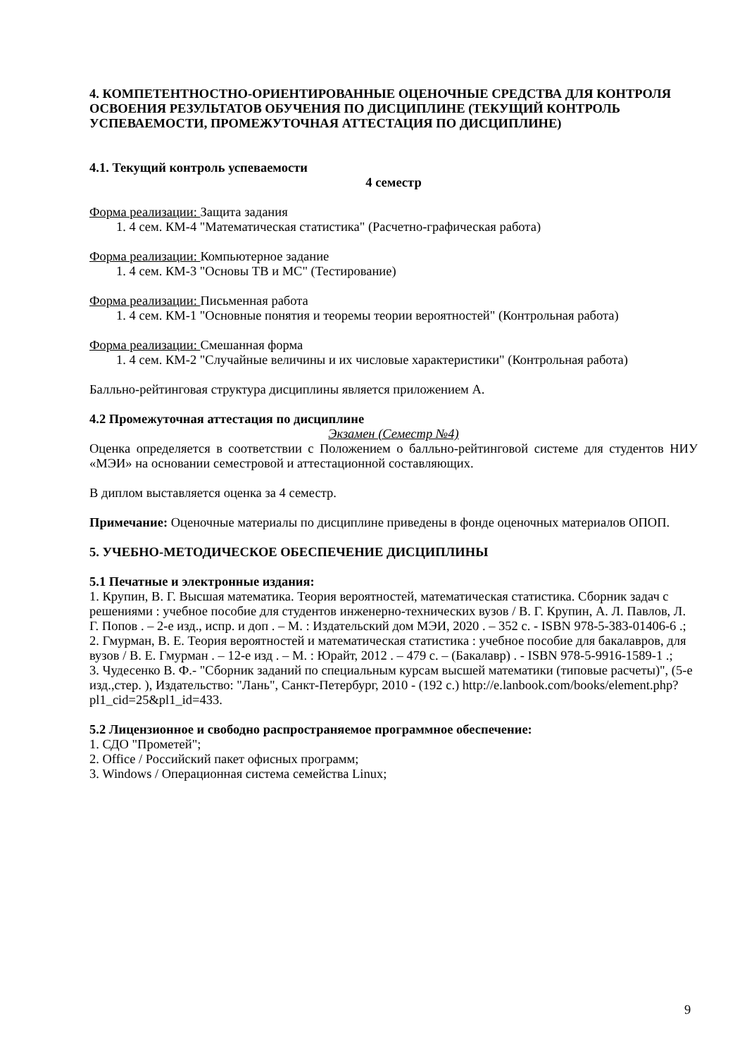4. КОМПЕТЕНТНОСТНО-ОРИЕНТИРОВАННЫЕ ОЦЕНОЧНЫЕ СРЕДСТВА ДЛЯ КОНТРОЛЯ ОСВОЕНИЯ РЕЗУЛЬТАТОВ ОБУЧЕНИЯ ПО ДИСЦИПЛИНЕ (ТЕКУЩИЙ КОНТРОЛЬ УСПЕВАЕМОСТИ, ПРОМЕЖУТОЧНАЯ АТТЕСТАЦИЯ ПО ДИСЦИПЛИНЕ)
4.1. Текущий контроль успеваемости
4 семестр
Форма реализации: Защита задания
1. 4 сем. КМ-4 "Математическая статистика" (Расчетно-графическая работа)
Форма реализации: Компьютерное задание
1. 4 сем. КМ-3 "Основы ТВ и МС" (Тестирование)
Форма реализации: Письменная работа
1. 4 сем. КМ-1 "Основные понятия и теоремы теории вероятностей" (Контрольная работа)
Форма реализации: Смешанная форма
1. 4 сем. КМ-2 "Случайные величины и их числовые характеристики" (Контрольная работа)
Балльно-рейтинговая структура дисциплины является приложением А.
4.2 Промежуточная аттестация по дисциплине
Экзамен (Семестр №4)
Оценка определяется в соответствии с Положением о балльно-рейтинговой системе для студентов НИУ «МЭИ» на основании семестровой и аттестационной составляющих.
В диплом выставляется оценка за 4 семестр.
Примечание: Оценочные материалы по дисциплине приведены в фонде оценочных материалов ОПОП.
5. УЧЕБНО-МЕТОДИЧЕСКОЕ ОБЕСПЕЧЕНИЕ ДИСЦИПЛИНЫ
5.1 Печатные и электронные издания:
1. Крупин, В. Г. Высшая математика. Теория вероятностей, математическая статистика. Сборник задач с решениями : учебное пособие для студентов инженерно-технических вузов / В. Г. Крупин, А. Л. Павлов, Л. Г. Попов . – 2-е изд., испр. и доп . – М. : Издательский дом МЭИ, 2020 . – 352 с. - ISBN 978-5-383-01406-6 .;
2. Гмурман, В. Е. Теория вероятностей и математическая статистика : учебное пособие для бакалавров, для вузов / В. Е. Гмурман . – 12-е изд . – М. : Юрайт, 2012 . – 479 с. – (Бакалавр) . - ISBN 978-5-9916-1589-1 .;
3. Чудесенко В. Ф.- "Сборник заданий по специальным курсам высшей математики (типовые расчеты)", (5-е изд.,стер. ), Издательство: "Лань", Санкт-Петербург, 2010 - (192 с.) http://e.lanbook.com/books/element.php?pl1_cid=25&pl1_id=433.
5.2 Лицензионное и свободно распространяемое программное обеспечение:
1. СДО "Прометей";
2. Office / Российский пакет офисных программ;
3. Windows / Операционная система семейства Linux;
9